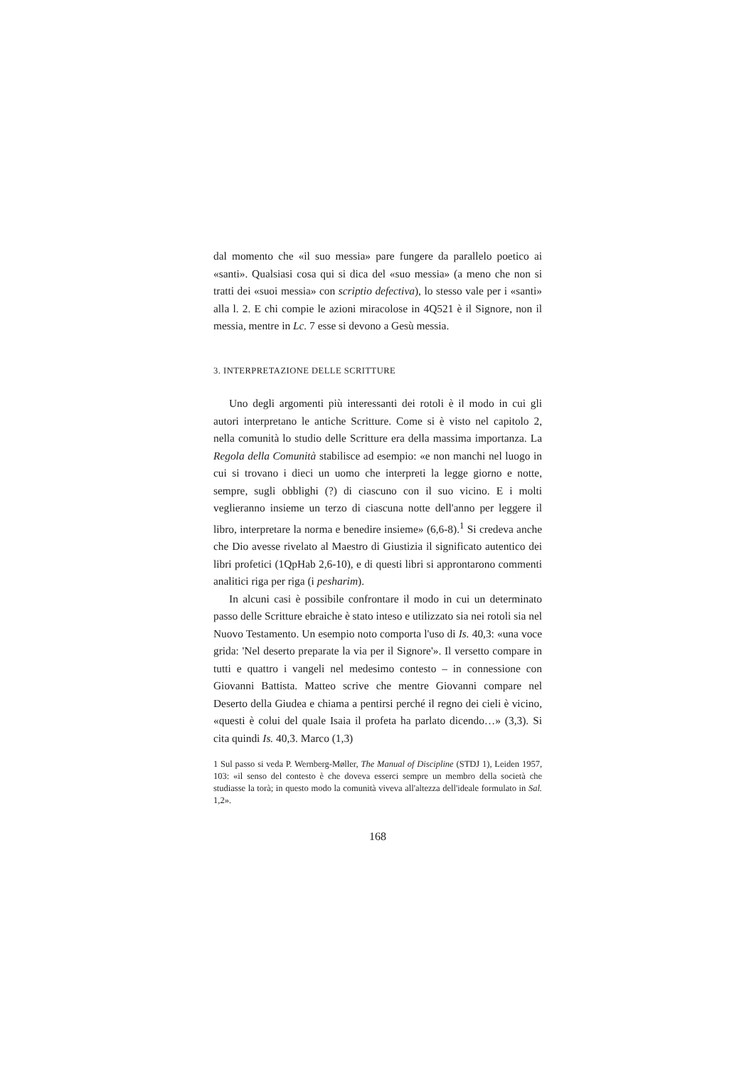dal momento che «il suo messia» pare fungere da parallelo poetico ai «santi». Qualsiasi cosa qui si dica del «suo messia» (a meno che non si tratti dei «suoi messia» con scriptio defectiva), lo stesso vale per i «santi» alla l. 2. E chi compie le azioni miracolose in 4Q521 è il Signore, non il messia, mentre in Lc. 7 esse si devono a Gesù messia.
3. INTERPRETAZIONE DELLE SCRITTURE
Uno degli argomenti più interessanti dei rotoli è il modo in cui gli autori interpretano le antiche Scritture. Come si è visto nel capitolo 2, nella comunità lo studio delle Scritture era della massima importanza. La Regola della Comunità stabilisce ad esempio: «e non manchi nel luogo in cui si trovano i dieci un uomo che interpreti la legge giorno e notte, sempre, sugli obblighi (?) di ciascuno con il suo vicino. E i molti veglieranno insieme un terzo di ciascuna notte dell'anno per leggere il libro, interpretare la norma e benedire insieme» (6,6-8).<sup>1</sup> Si credeva anche che Dio avesse rivelato al Maestro di Giustizia il significato autentico dei libri profetici (1QpHab 2,6-10), e di questi libri si approntarono commenti analitici riga per riga (i pesharim).
In alcuni casi è possibile confrontare il modo in cui un determinato passo delle Scritture ebraiche è stato inteso e utilizzato sia nei rotoli sia nel Nuovo Testamento. Un esempio noto comporta l'uso di Is. 40,3: «una voce grida: 'Nel deserto preparate la via per il Signore'». Il versetto compare in tutti e quattro i vangeli nel medesimo contesto – in connessione con Giovanni Battista. Matteo scrive che mentre Giovanni compare nel Deserto della Giudea e chiama a pentirsi perché il regno dei cieli è vicino, «questi è colui del quale Isaia il profeta ha parlato dicendo…» (3,3). Si cita quindi Is. 40,3. Marco (1,3)
1 Sul passo si veda P. Wernberg-Møller, The Manual of Discipline (STDJ 1), Leiden 1957, 103: «il senso del contesto è che doveva esserci sempre un membro della società che studiasse la torà; in questo modo la comunità viveva all'altezza dell'ideale formulato in Sal. 1,2».
168